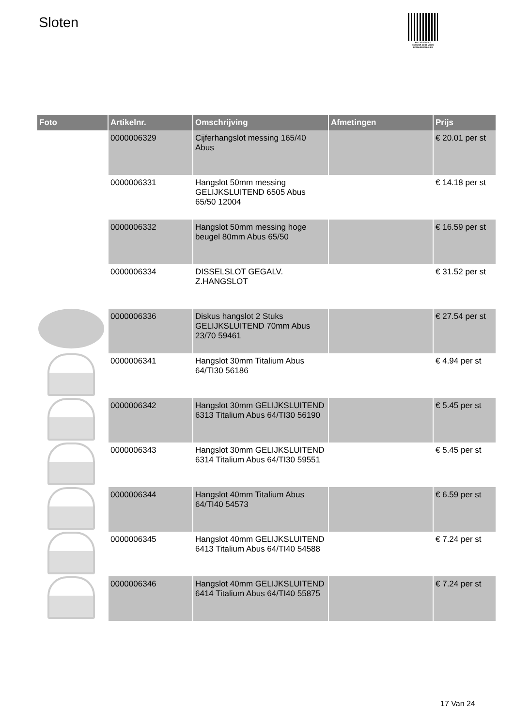Sloten
PALLETSERVICE
SCAN QR-CODE VOOR RETOURFORMULIER
| Foto | Artikelnr. | Omschrijving | Afmetingen | Prijs |
| --- | --- | --- | --- | --- |
| | 0000006329 | Cijferhangslot messing 165/40 Abus | | € 20.01 per st |
| | 0000006331 | Hangslot 50mm messing GELIJKSLUITEND 6505 Abus 65/50 12004 | | € 14.18 per st |
| | 0000006332 | Hangslot 50mm messing hoge beugel 80mm Abus 65/50 | | € 16.59 per st |
| | 0000006334 | DISSELSLOT GEGALV. Z.HANGSLOT | | € 31.52 per st |
| | 0000006336 | Diskus hangslot 2 Stuks GELIJKSLUITEND 70mm Abus 23/70 59461 | | € 27.54 per st |
| | 0000006341 | Hangslot 30mm Titalium Abus 64/TI30 56186 | | € 4.94 per st |
| | 0000006342 | Hangslot 30mm GELIJKSLUITEND 6313 Titalium Abus 64/TI30 56190 | | € 5.45 per st |
| | 0000006343 | Hangslot 30mm GELIJKSLUITEND 6314 Titalium Abus 64/TI30 59551 | | € 5.45 per st |
| | 0000006344 | Hangslot 40mm Titalium Abus 64/TI40 54573 | | € 6.59 per st |
| | 0000006345 | Hangslot 40mm GELIJKSLUITEND 6413 Titalium Abus 64/TI40 54588 | | € 7.24 per st |
| | 0000006346 | Hangslot 40mm GELIJKSLUITEND 6414 Titalium Abus 64/TI40 55875 | | € 7.24 per st |
17 Van 24